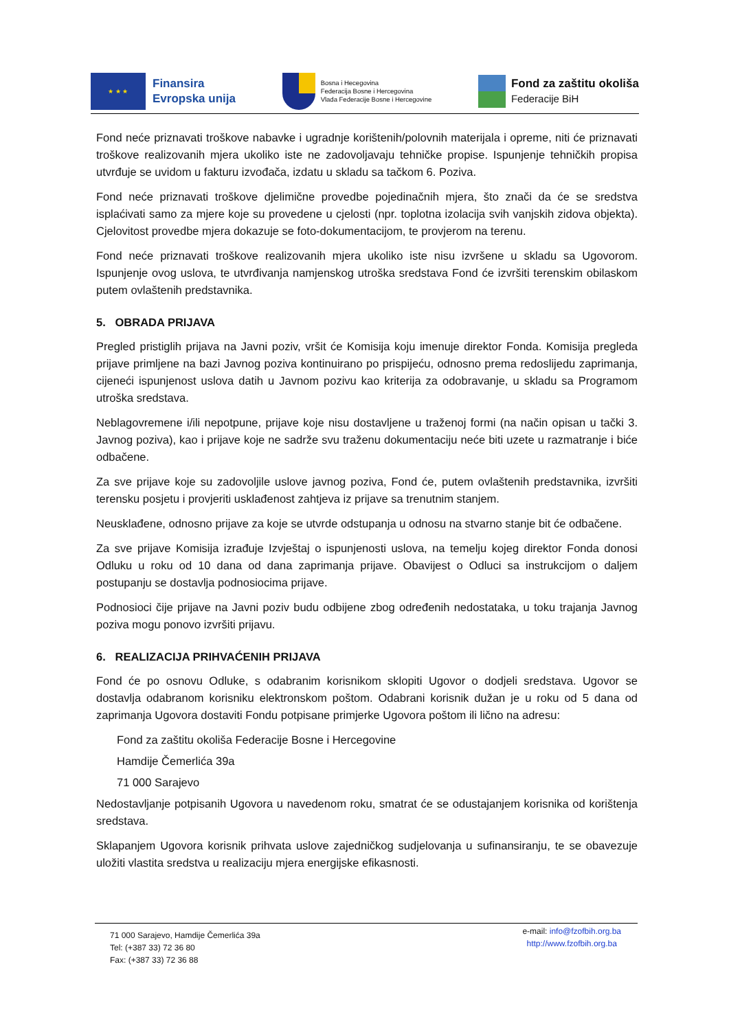★ ★ ★
Finansira
Evropska unija
Bosna i Hecegovina
Federacija Bosne i Hercegovina
Vlada Federacije Bosne i Hercegovine
Fond za zaštitu okoliša
Federacije BiH
Fond neće priznavati troškove nabavke i ugradnje korištenih/polovnih materijala i opreme, niti će priznavati troškove realizovanih mjera ukoliko iste ne zadovoljavaju tehničke propise. Ispunjenje tehničkih propisa utvrđuje se uvidom u fakturu izvođača, izdatu u skladu sa tačkom 6. Poziva.
Fond neće priznavati troškove djelimične provedbe pojedinačnih mjera, što znači da će se sredstva isplaćivati samo za mjere koje su provedene u cjelosti (npr. toplotna izolacija svih vanjskih zidova objekta). Cjelovitost provedbe mjera dokazuje se foto-dokumentacijom, te provjerom na terenu.
Fond neće priznavati troškove realizovanih mjera ukoliko iste nisu izvršene u skladu sa Ugovorom. Ispunjenje ovog uslova, te utvrđivanja namjenskog utroška sredstava Fond će izvršiti terenskim obilaskom putem ovlaštenih predstavnika.
5. OBRADA PRIJAVA
Pregled pristiglih prijava na Javni poziv, vršit će Komisija koju imenuje direktor Fonda. Komisija pregleda prijave primljene na bazi Javnog poziva kontinuirano po prispijeću, odnosno prema redoslijedu zaprimanja, cijeneći ispunjenost uslova datih u Javnom pozivu kao kriterija za odobravanje, u skladu sa Programom utroška sredstava.
Neblagovremene i/ili nepotpune, prijave koje nisu dostavljene u traženoj formi (na način opisan u tački 3. Javnog poziva), kao i prijave koje ne sadrže svu traženu dokumentaciju neće biti uzete u razmatranje i biće odbačene.
Za sve prijave koje su zadovoljile uslove javnog poziva, Fond će, putem ovlaštenih predstavnika, izvršiti terensku posjetu i provjeriti usklađenost zahtjeva iz prijave sa trenutnim stanjem.
Neusklađene, odnosno prijave za koje se utvrde odstupanja u odnosu na stvarno stanje bit će odbačene.
Za sve prijave Komisija izrađuje Izvještaj o ispunjenosti uslova, na temelju kojeg direktor Fonda donosi Odluku u roku od 10 dana od dana zaprimanja prijave. Obavijest o Odluci sa instrukcijom o daljem postupanju se dostavlja podnosiocima prijave.
Podnosioci čije prijave na Javni poziv budu odbijene zbog određenih nedostataka, u toku trajanja Javnog poziva mogu ponovo izvršiti prijavu.
6. REALIZACIJA PRIHVAĆENIH PRIJAVA
Fond će po osnovu Odluke, s odabranim korisnikom sklopiti Ugovor o dodjeli sredstava. Ugovor se dostavlja odabranom korisniku elektronskom poštom. Odabrani korisnik dužan je u roku od 5 dana od zaprimanja Ugovora dostaviti Fondu potpisane primjerke Ugovora poštom ili lično na adresu:
Fond za zaštitu okoliša Federacije Bosne i Hercegovine
Hamdije Čemerlića 39a
71 000 Sarajevo
Nedostavljanje potpisanih Ugovora u navedenom roku, smatrat će se odustajanjem korisnika od korištenja sredstava.
Sklapanjem Ugovora korisnik prihvata uslove zajedničkog sudjelovanja u sufinansiranju, te se obavezuje uložiti vlastita sredstva u realizaciju mjera energijske efikasnosti.
71 000 Sarajevo, Hamdije Čemerlića 39a
Tel: (+387 33) 72 36 80
Fax: (+387 33) 72 36 88
e-mail: info@fzofbih.org.ba
http://www.fzofbih.org.ba